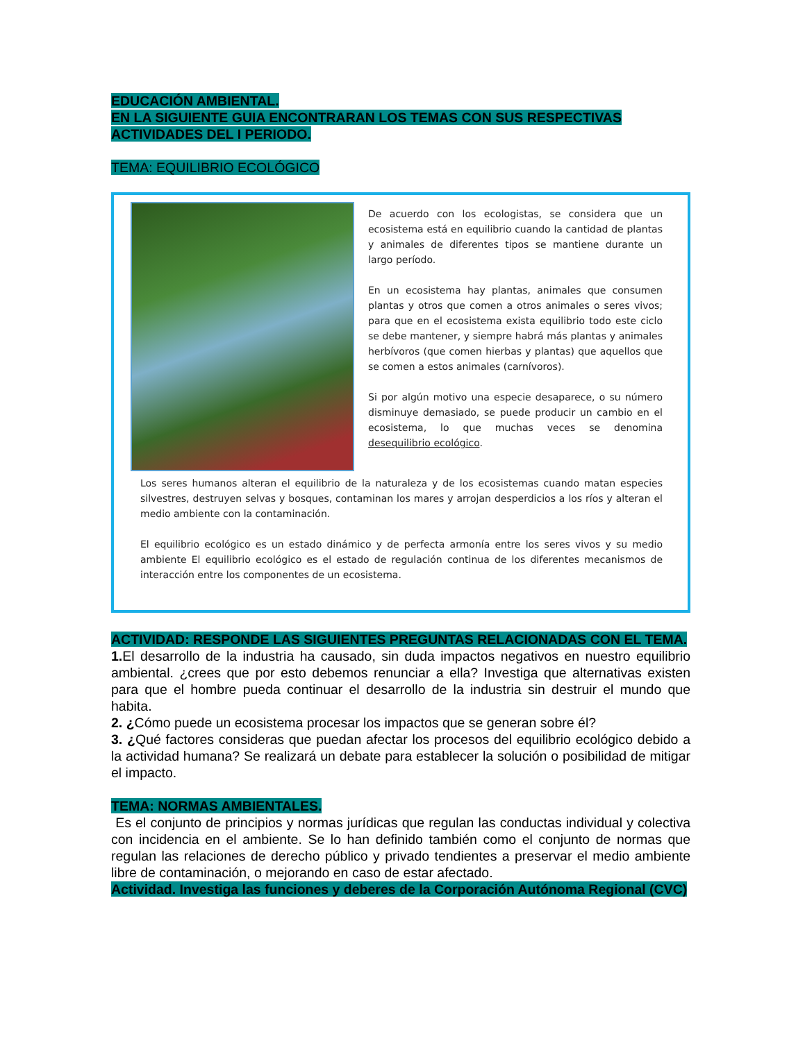EDUCACIÓN AMBIENTAL.
EN LA SIGUIENTE GUIA ENCONTRARAN LOS TEMAS CON SUS RESPECTIVAS ACTIVIDADES DEL I PERIODO.
TEMA: EQUILIBRIO ECOLÓGICO
De acuerdo con los ecologistas, se considera que un ecosistema está en equilibrio cuando la cantidad de plantas y animales de diferentes tipos se mantiene durante un largo período.
En un ecosistema hay plantas, animales que consumen plantas y otros que comen a otros animales o seres vivos; para que en el ecosistema exista equilibrio todo este ciclo se debe mantener, y siempre habrá más plantas y animales herbívoros (que comen hierbas y plantas) que aquellos que se comen a estos animales (carnívoros).
Si por algún motivo una especie desaparece, o su número disminuye demasiado, se puede producir un cambio en el ecosistema, lo que muchas veces se denomina desequilibrio ecológico.
Los seres humanos alteran el equilibrio de la naturaleza y de los ecosistemas cuando matan especies silvestres, destruyen selvas y bosques, contaminan los mares y arrojan desperdicios a los ríos y alteran el medio ambiente con la contaminación.
El equilibrio ecológico es un estado dinámico y de perfecta armonía entre los seres vivos y su medio ambiente El equilibrio ecológico es el estado de regulación continua de los diferentes mecanismos de interacción entre los componentes de un ecosistema.
ACTIVIDAD: RESPONDE LAS SIGUIENTES PREGUNTAS RELACIONADAS CON EL TEMA.
1. El desarrollo de la industria ha causado, sin duda impactos negativos en nuestro equilibrio ambiental. ¿crees que por esto debemos renunciar a ella? Investiga que alternativas existen para que el hombre pueda continuar el desarrollo de la industria sin destruir el mundo que habita.
2. ¿Cómo puede un ecosistema procesar los impactos que se generan sobre él?
3. ¿Qué factores consideras que puedan afectar los procesos del equilibrio ecológico debido a la actividad humana? Se realizará un debate para establecer la solución o posibilidad de mitigar el impacto.
TEMA: NORMAS AMBIENTALES.
Es el conjunto de principios y normas jurídicas que regulan las conductas individual y colectiva con incidencia en el ambiente. Se lo han definido también como el conjunto de normas que regulan las relaciones de derecho público y privado tendientes a preservar el medio ambiente libre de contaminación, o mejorando en caso de estar afectado.
Actividad. Investiga las funciones y deberes de la Corporación Autónoma Regional (CVC)